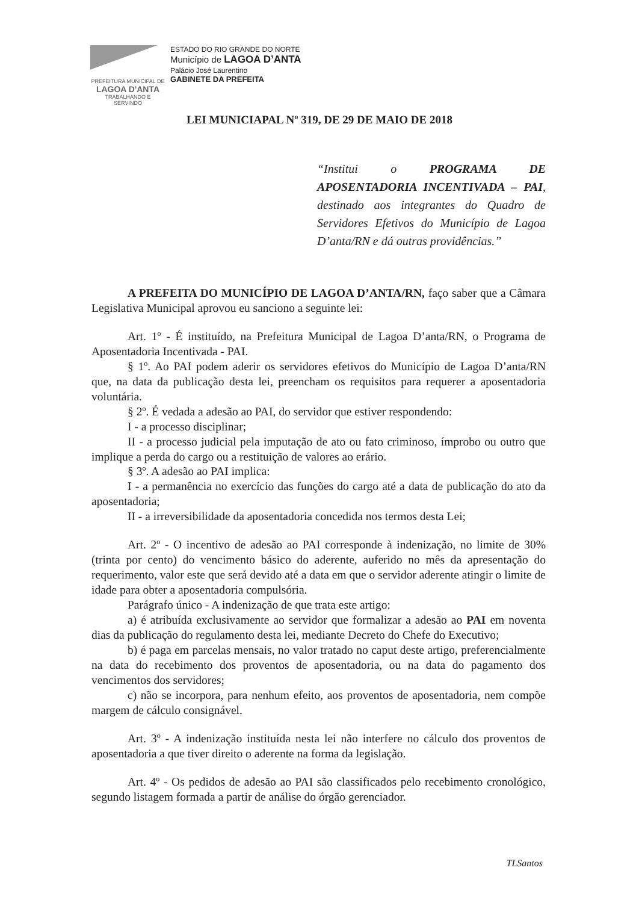PREFEITURA MUNICIPAL DE
LAGOA D'ANTA
TRABALHANDO E SERVINDO
ESTADO DO RIO GRANDE DO NORTE
Município de LAGOA D’ANTA
Palácio José Laurentino
GABINETE DA PREFEITA
LEI MUNICIAPAL Nº 319, DE 29 DE MAIO DE 2018
“Institui o PROGRAMA DE APOSENTADORIA INCENTIVADA – PAI, destinado aos integrantes do Quadro de Servidores Efetivos do Município de Lagoa D’anta/RN e dá outras providências.”
A PREFEITA DO MUNICÍPIO DE LAGOA D’ANTA/RN, faço saber que a Câmara Legislativa Municipal aprovou eu sanciono a seguinte lei:
Art. 1º - É instituído, na Prefeitura Municipal de Lagoa D’anta/RN, o Programa de Aposentadoria Incentivada - PAI.
§ 1º. Ao PAI podem aderir os servidores efetivos do Município de Lagoa D’anta/RN que, na data da publicação desta lei, preencham os requisitos para requerer a aposentadoria voluntária.
§ 2º. É vedada a adesão ao PAI, do servidor que estiver respondendo:
I - a processo disciplinar;
II - a processo judicial pela imputação de ato ou fato criminoso, ímprobo ou outro que implique a perda do cargo ou a restituição de valores ao erário.
§ 3º. A adesão ao PAI implica:
I - a permanência no exercício das funções do cargo até a data de publicação do ato da aposentadoria;
II - a irreversibilidade da aposentadoria concedida nos termos desta Lei;
Art. 2º - O incentivo de adesão ao PAI corresponde à indenização, no limite de 30% (trinta por cento) do vencimento básico do aderente, auferido no mês da apresentação do requerimento, valor este que será devido até a data em que o servidor aderente atingir o limite de idade para obter a aposentadoria compulsória.
Parágrafo único - A indenização de que trata este artigo:
a) é atribuída exclusivamente ao servidor que formalizar a adesão ao PAI em noventa dias da publicação do regulamento desta lei, mediante Decreto do Chefe do Executivo;
b) é paga em parcelas mensais, no valor tratado no caput deste artigo, preferencialmente na data do recebimento dos proventos de aposentadoria, ou na data do pagamento dos vencimentos dos servidores;
c) não se incorpora, para nenhum efeito, aos proventos de aposentadoria, nem compõe margem de cálculo consignável.
Art. 3º - A indenização instituída nesta lei não interfere no cálculo dos proventos de aposentadoria a que tiver direito o aderente na forma da legislação.
Art. 4º - Os pedidos de adesão ao PAI são classificados pelo recebimento cronológico, segundo listagem formada a partir de análise do órgão gerenciador.
TLSantos